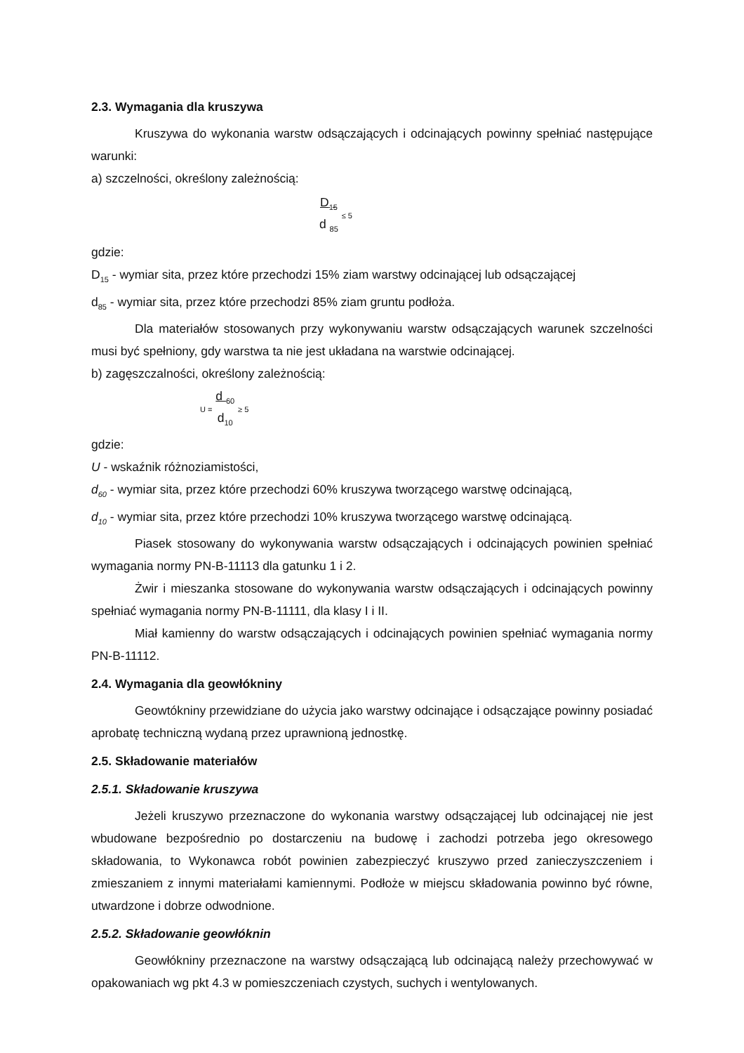2.3. Wymagania dla kruszywa
Kruszywa do wykonania warstw odsączających i odcinających powinny spełniać następujące warunki:
a) szczelności, określony zależnością:
D<sub>15</sub>
d <sub>85</sub> ≤ 5
gdzie:
D<sub>15</sub> - wymiar sita, przez które przechodzi 15% ziam warstwy odcinającej lub odsączającej
d<sub>85</sub> - wymiar sita, przez które przechodzi 85% ziam gruntu podłoża.
Dla materiałów stosowanych przy wykonywaniu warstw odsączających warunek szczelności musi być spełniony, gdy warstwa ta nie jest układana na warstwie odcinającej.
b) zagęszczalności, określony zależnością:
U = d <sub>60</sub>
d<sub>10</sub> ≥ 5
gdzie:
U - wskaźnik różnoziamistości,
d<sub>60</sub> - wymiar sita, przez które przechodzi 60% kruszywa tworzącego warstwę odcinającą,
d<sub>10</sub> - wymiar sita, przez które przechodzi 10% kruszywa tworzącego warstwę odcinającą.
Piasek stosowany do wykonywania warstw odsączających i odcinających powinien spełniać wymagania normy PN-B-11113 dla gatunku 1 i 2.
Żwir i mieszanka stosowane do wykonywania warstw odsączających i odcinających powinny spełniać wymagania normy PN-B-11111, dla klasy I i II.
Miał kamienny do warstw odsączających i odcinających powinien spełniać wymagania normy PN-B-11112.
2.4. Wymagania dla geowłókniny
Geowtókniny przewidziane do użycia jako warstwy odcinające i odsączające powinny posiadać aprobatę techniczną wydaną przez uprawnioną jednostkę.
2.5. Składowanie materiałów
2.5.1. Składowanie kruszywa
Jeżeli kruszywo przeznaczone do wykonania warstwy odsączającej lub odcinającej nie jest wbudowane bezpośrednio po dostarczeniu na budowę i zachodzi potrzeba jego okresowego składowania, to Wykonawca robót powinien zabezpieczyć kruszywo przed zanieczyszczeniem i zmieszaniem z innymi materiałami kamiennymi. Podłoże w miejscu składowania powinno być równe, utwardzone i dobrze odwodnione.
2.5.2. Składowanie geowłóknin
Geowłókniny przeznaczone na warstwy odsączającą lub odcinającą należy przechowywać w opakowaniach wg pkt 4.3 w pomieszczeniach czystych, suchych i wentylowanych.